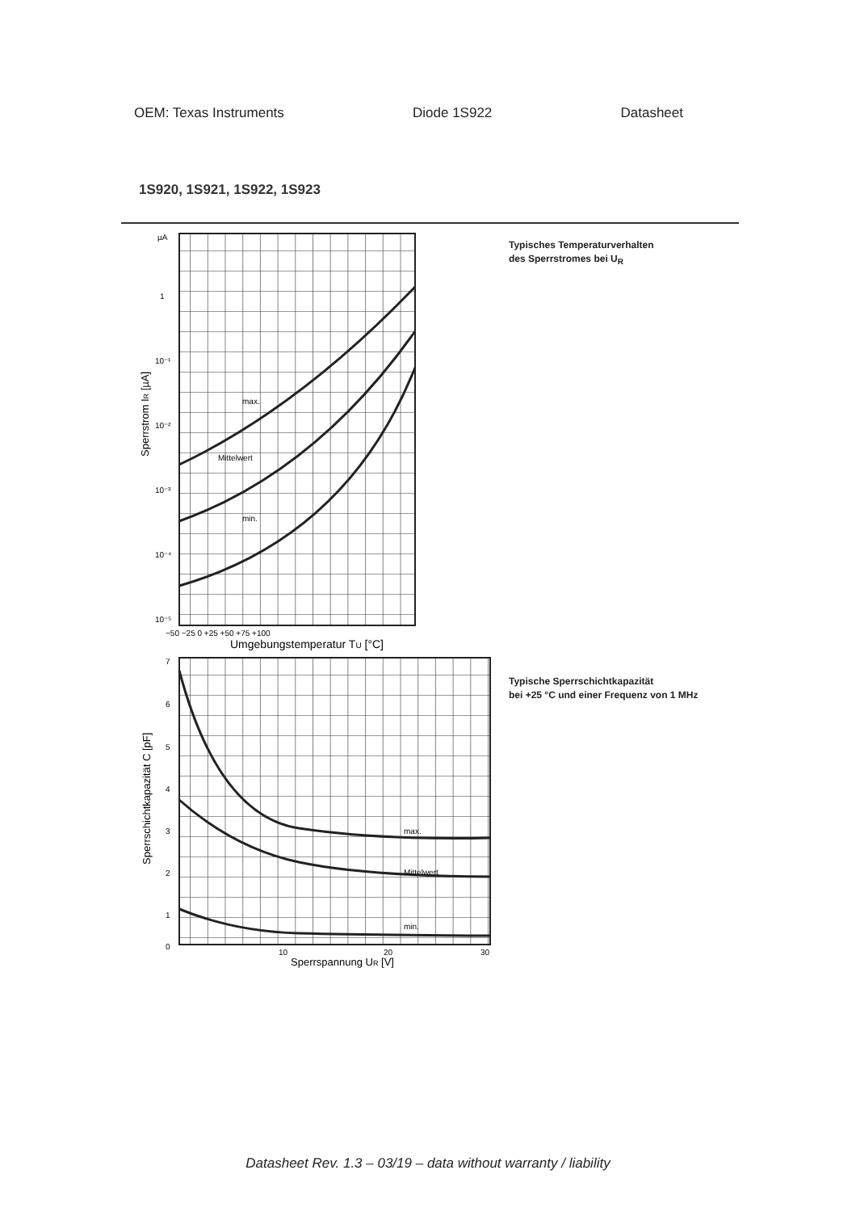OEM: Texas Instruments Diode 1S922 Datasheet
1S920, 1S921, 1S922, 1S923
µA
1
10⁻¹
10⁻²
10⁻³
10⁻⁴
10⁻⁵
max.
Mittelwert
min.
−50 −25 0 +25 +50 +75 +100
Umgebungstemperatur TU [°C]
Sperrstrom IR [µA]
Typisches Temperaturverhalten
des Sperrstromes bei U<sub>R</sub>
7
6
5
4
3
2
1
0
max.
Mittelwert
min.
10
20
30
Sperrspannung UR [V]
Sperrschichtkapazität C [pF]
Typische Sperrschichtkapazität
bei +25 °C und einer Frequenz von 1 MHz
Datasheet Rev. 1.3 – 03/19 – data without warranty / liability